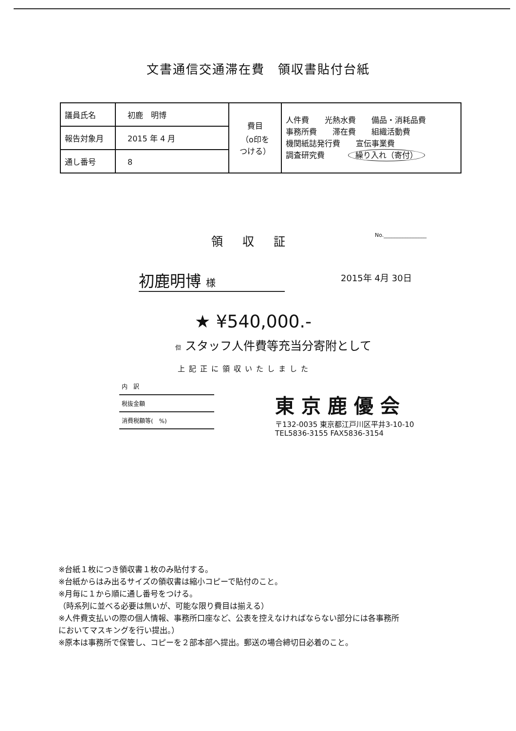文書通信交通滞在費　領収書貼付台紙
| 議員氏名 | 初鹿 明博 | 費目 （o印を つける） | 人件費 光熱水費 備品・消耗品費 事務所費 滞在費 組織活動費 機関紙誌発行費 宣伝事業費 調査研究費 繰り入れ（寄付） |
| 報告対象月 | 2015 年 4 月 | | |
| 通し番号 | 8 | | |
領収証
No.________________
初鹿明博 様
2015年 4月 30日
★ ¥540,000.-
但 スタッフ人件費等充当分寄附として
上記正に領収いたしました
内　訳
税抜金額
消費税額等(　%)
東京鹿優会
〒132-0035 東京都江戸川区平井3-10-10
TEL5836-3155 FAX5836-3154
※台紙１枚につき領収書１枚のみ貼付する。
※台紙からはみ出るサイズの領収書は縮小コピーで貼付のこと。
※月毎に１から順に通し番号をつける。
（時系列に並べる必要は無いが、可能な限り費目は揃える）
※人件費支払いの際の個人情報、事務所口座など、公表を控えなければならない部分には各事務所
においてマスキングを行い提出。）
※原本は事務所で保管し、コピーを２部本部へ提出。郵送の場合締切日必着のこと。